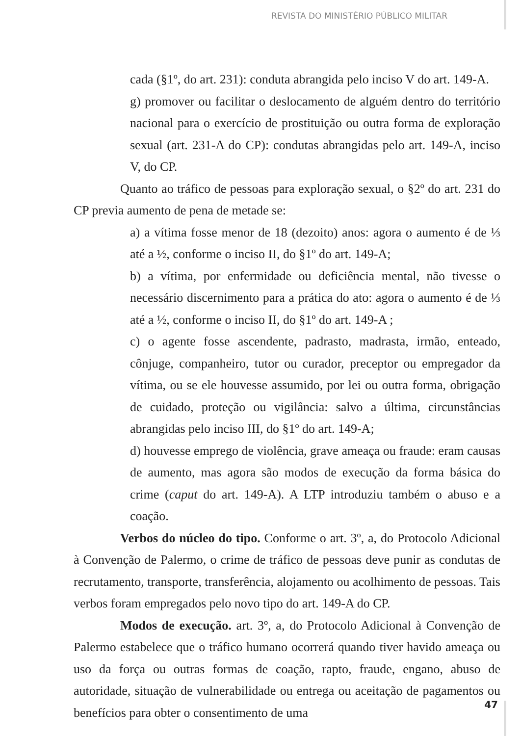REVISTA DO MINISTÉRIO PÚBLICO MILITAR
cada (§1º, do art. 231): conduta abrangida pelo inciso V do art. 149-A.
g) promover ou facilitar o deslocamento de alguém dentro do território nacional para o exercício de prostituição ou outra forma de exploração sexual (art. 231-A do CP): condutas abrangidas pelo art. 149-A, inciso V, do CP.
Quanto ao tráfico de pessoas para exploração sexual, o §2º do art. 231 do CP previa aumento de pena de metade se:
a) a vítima fosse menor de 18 (dezoito) anos: agora o aumento é de ⅓ até a ½, conforme o inciso II, do §1º do art. 149-A;
b) a vítima, por enfermidade ou deficiência mental, não tivesse o necessário discernimento para a prática do ato: agora o aumento é de ⅓ até a ½, conforme o inciso II, do §1º do art. 149-A ;
c) o agente fosse ascendente, padrasto, madrasta, irmão, enteado, cônjuge, companheiro, tutor ou curador, preceptor ou empregador da vítima, ou se ele houvesse assumido, por lei ou outra forma, obrigação de cuidado, proteção ou vigilância: salvo a última, circunstâncias abrangidas pelo inciso III, do §1º do art. 149-A;
d) houvesse emprego de violência, grave ameaça ou fraude: eram causas de aumento, mas agora são modos de execução da forma básica do crime (caput do art. 149-A). A LTP introduziu também o abuso e a coação.
Verbos do núcleo do tipo. Conforme o art. 3º, a, do Protocolo Adicional à Convenção de Palermo, o crime de tráfico de pessoas deve punir as condutas de recrutamento, transporte, transferência, alojamento ou acolhimento de pessoas. Tais verbos foram empregados pelo novo tipo do art. 149-A do CP.
Modos de execução. art. 3º, a, do Protocolo Adicional à Convenção de Palermo estabelece que o tráfico humano ocorrerá quando tiver havido ameaça ou uso da força ou outras formas de coação, rapto, fraude, engano, abuso de autoridade, situação de vulnerabilidade ou entrega ou aceitação de pagamentos ou benefícios para obter o consentimento de uma
47